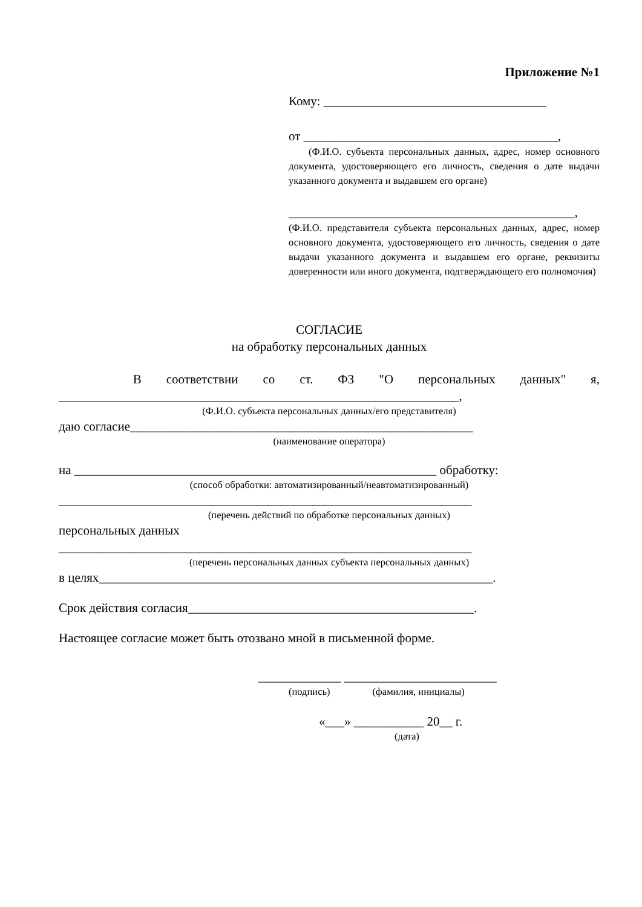Приложение №1
Кому: ___________________________________
от ________________________________________,
(Ф.И.О. субъекта персональных данных, адрес, номер основного документа, удостоверяющего его личность, сведения о дате выдачи указанного документа и выдавшем его органе)
_____________________________________________,
(Ф.И.О. представителя субъекта персональных данных, адрес, номер основного документа, удостоверяющего его личность, сведения о дате выдачи указанного документа и выдавшем его органе, реквизиты доверенности или иного документа, подтверждающего его полномочия)
СОГЛАСИЕ
на обработку персональных данных
В соответствии со ст. ФЗ "О персональных данных" я,
_______________________________________________________________,
(Ф.И.О. субъекта персональных данных/его представителя)
даю согласие______________________________________________________
(наименование оператора)
на _________________________________________________________ обработку:
(способ обработки: автоматизированный/неавтоматизированный)
_________________________________________________________________
(перечень действий по обработке персональных данных)
персональных данных
_________________________________________________________________
(перечень персональных данных субъекта персональных данных)
в целях______________________________________________________________.
Срок действия согласия_____________________________________________.
Настоящее согласие может быть отозвано мной в письменной форме.
_____________ ________________________
(подпись) (фамилия, инициалы)
«___» ___________ 20__ г.
(дата)